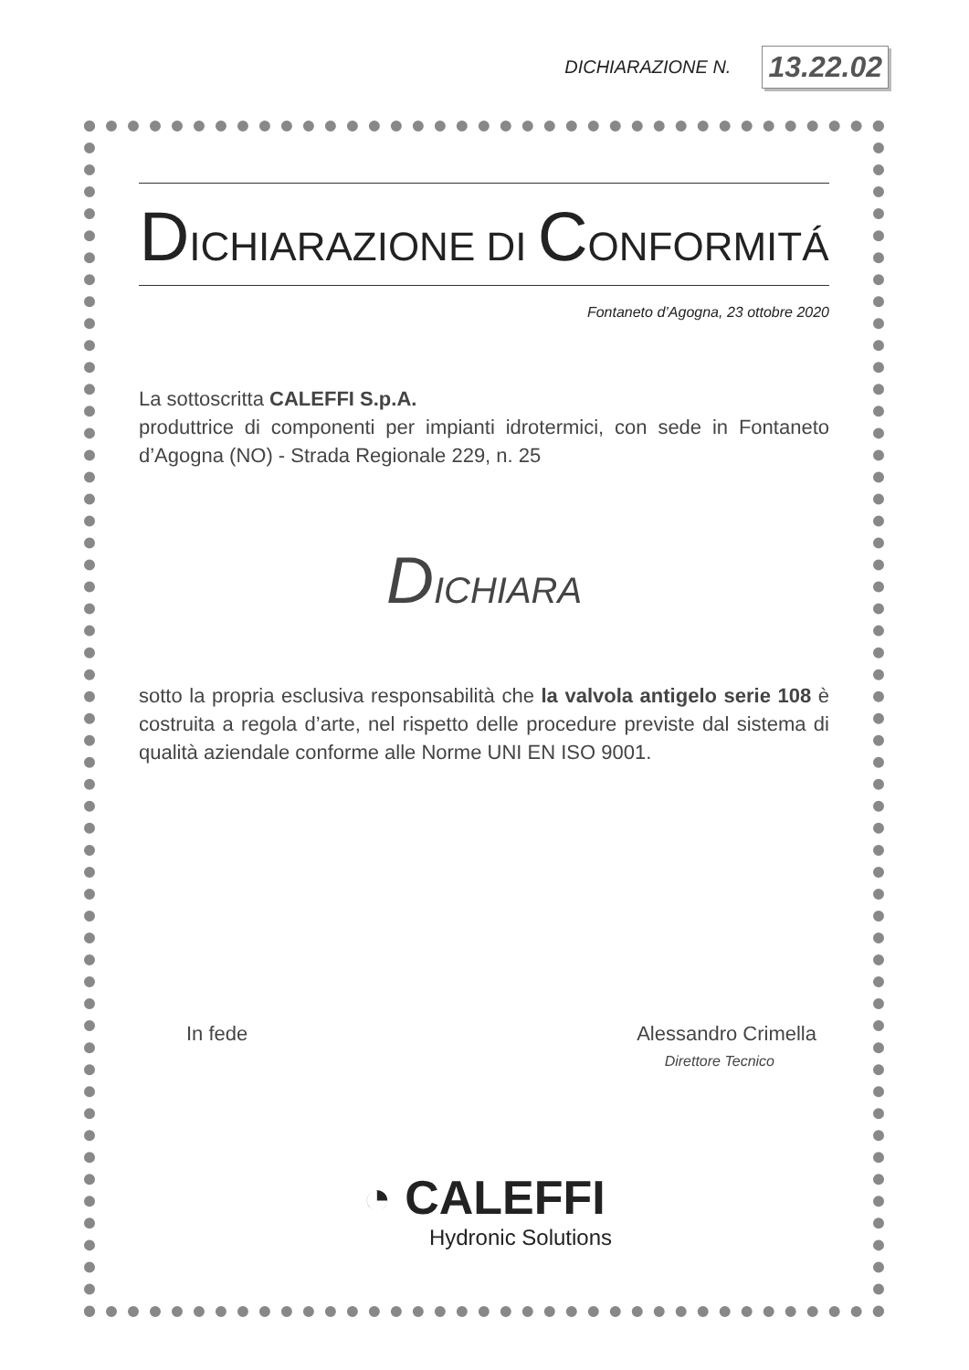DICHIARAZIONE N. 13.22.02
DICHIARAZIONE DI CONFORMITÁ
Fontaneto d’Agogna, 23 ottobre 2020
La sottoscritta CALEFFI S.p.A.
produttrice di componenti per impianti idrotermici, con sede in Fontaneto d’Agogna (NO) - Strada Regionale 229, n. 25
DICHIARA
sotto la propria esclusiva responsabilità che la valvola antigelo serie 108 è costruita a regola d’arte, nel rispetto delle procedure previste dal sistema di qualità aziendale conforme alle Norme UNI EN ISO 9001.
In fede Alessandro Crimella
Direttore Tecnico
◔ CALEFFI
Hydronic Solutions